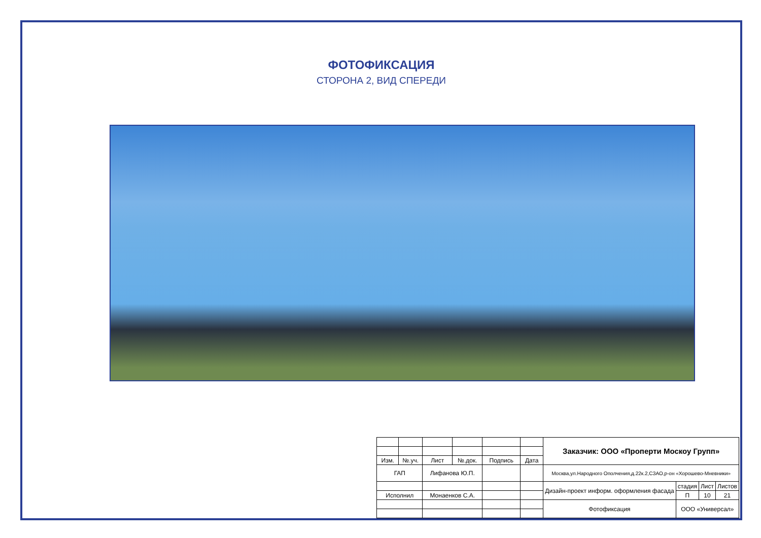ФОТОФИКСАЦИЯ
СТОРОНА 2, ВИД СПЕРЕДИ
| | | | | | | Заказчик: ООО «Проперти Москоу Групп» | | | |
| Изм. | №.уч. | Лист | №.док. | Подпись | Дата | | | | |
| ГАП | | Лифанова Ю.П. | | | | Москва,ул.Народного Ополчения,д.22к.2,СЗАО,р-он «Хорошево-Мневники» | | | |
| | | | | | | Дизайн-проект информ. оформления фасада | стадия | Лист | Листов |
| Исполнил | | Монаенков С.А. | | | | | П | 10 | 21 |
| | | | | | | Фотофиксация | ООО «Универсал» | | |